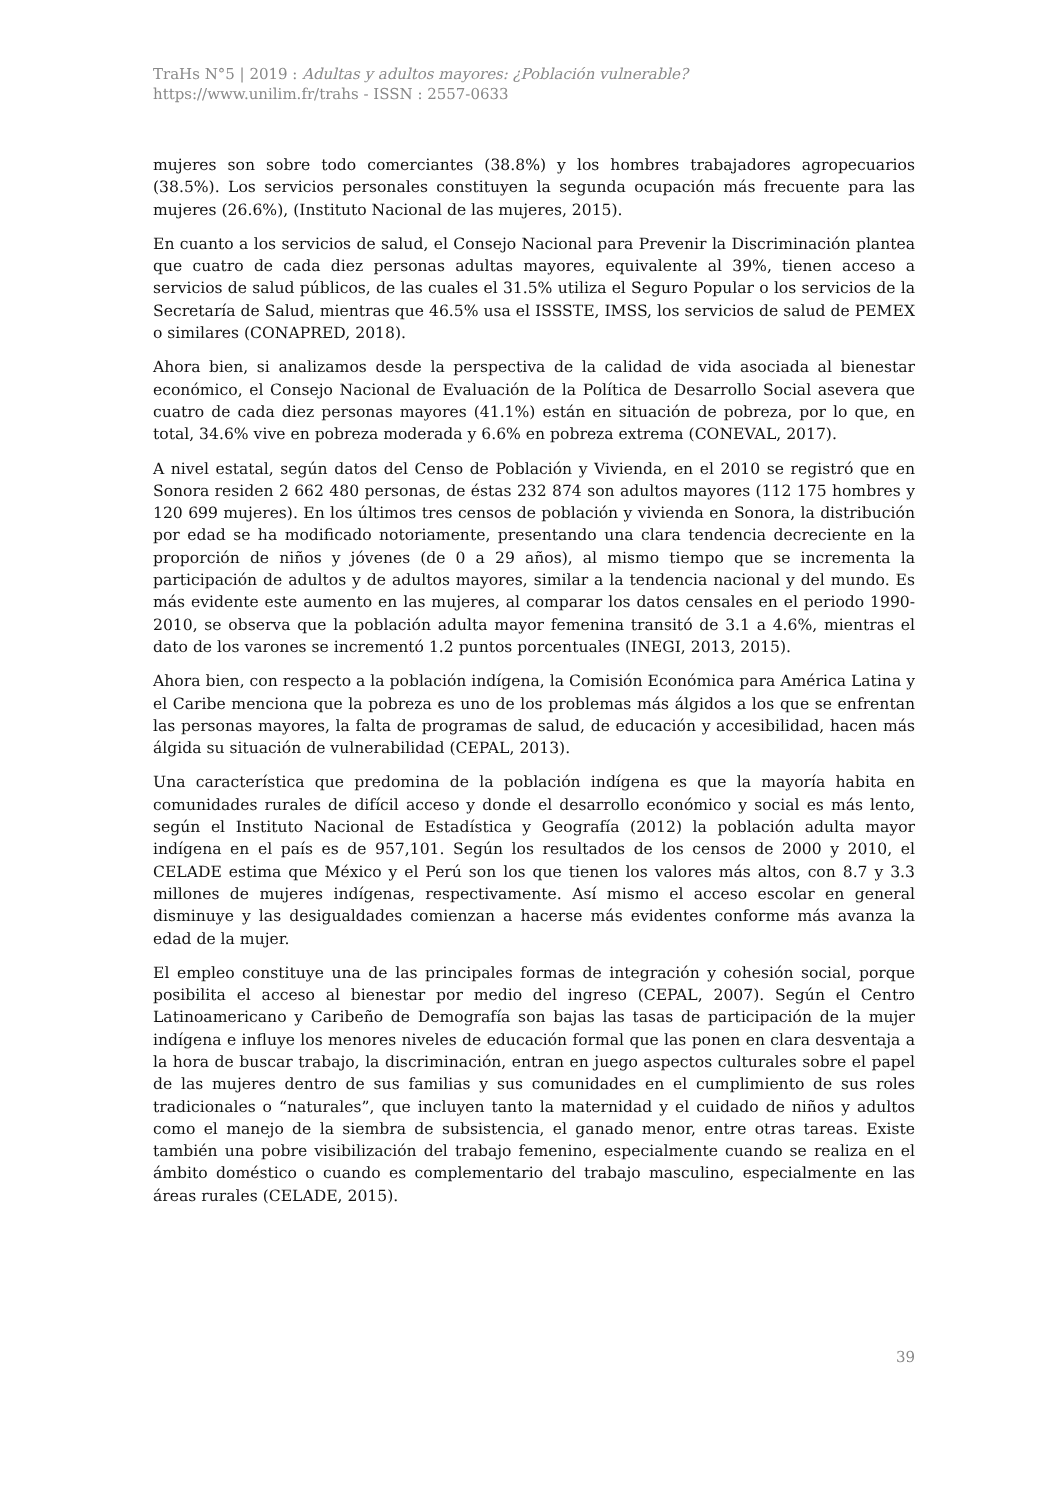TraHs N°5 | 2019 : Adultas y adultos mayores: ¿Población vulnerable?
https://www.unilim.fr/trahs - ISSN : 2557-0633
mujeres son sobre todo comerciantes (38.8%) y los hombres trabajadores agropecuarios (38.5%). Los servicios personales constituyen la segunda ocupación más frecuente para las mujeres (26.6%), (Instituto Nacional de las mujeres, 2015).
En cuanto a los servicios de salud, el Consejo Nacional para Prevenir la Discriminación plantea que cuatro de cada diez personas adultas mayores, equivalente al 39%, tienen acceso a servicios de salud públicos, de las cuales el 31.5% utiliza el Seguro Popular o los servicios de la Secretaría de Salud, mientras que 46.5% usa el ISSSTE, IMSS, los servicios de salud de PEMEX o similares (CONAPRED, 2018).
Ahora bien, si analizamos desde la perspectiva de la calidad de vida asociada al bienestar económico, el Consejo Nacional de Evaluación de la Política de Desarrollo Social asevera que cuatro de cada diez personas mayores (41.1%) están en situación de pobreza, por lo que, en total, 34.6% vive en pobreza moderada y 6.6% en pobreza extrema (CONEVAL, 2017).
A nivel estatal, según datos del Censo de Población y Vivienda, en el 2010 se registró que en Sonora residen 2 662 480 personas, de éstas 232 874 son adultos mayores (112 175 hombres y 120 699 mujeres). En los últimos tres censos de población y vivienda en Sonora, la distribución por edad se ha modificado notoriamente, presentando una clara tendencia decreciente en la proporción de niños y jóvenes (de 0 a 29 años), al mismo tiempo que se incrementa la participación de adultos y de adultos mayores, similar a la tendencia nacional y del mundo. Es más evidente este aumento en las mujeres, al comparar los datos censales en el periodo 1990-2010, se observa que la población adulta mayor femenina transitó de 3.1 a 4.6%, mientras el dato de los varones se incrementó 1.2 puntos porcentuales (INEGI, 2013, 2015).
Ahora bien, con respecto a la población indígena, la Comisión Económica para América Latina y el Caribe menciona que la pobreza es uno de los problemas más álgidos a los que se enfrentan las personas mayores, la falta de programas de salud, de educación y accesibilidad, hacen más álgida su situación de vulnerabilidad (CEPAL, 2013).
Una característica que predomina de la población indígena es que la mayoría habita en comunidades rurales de difícil acceso y donde el desarrollo económico y social es más lento, según el Instituto Nacional de Estadística y Geografía (2012) la población adulta mayor indígena en el país es de 957,101. Según los resultados de los censos de 2000 y 2010, el CELADE estima que México y el Perú son los que tienen los valores más altos, con 8.7 y 3.3 millones de mujeres indígenas, respectivamente. Así mismo el acceso escolar en general disminuye y las desigualdades comienzan a hacerse más evidentes conforme más avanza la edad de la mujer.
El empleo constituye una de las principales formas de integración y cohesión social, porque posibilita el acceso al bienestar por medio del ingreso (CEPAL, 2007). Según el Centro Latinoamericano y Caribeño de Demografía son bajas las tasas de participación de la mujer indígena e influye los menores niveles de educación formal que las ponen en clara desventaja a la hora de buscar trabajo, la discriminación, entran en juego aspectos culturales sobre el papel de las mujeres dentro de sus familias y sus comunidades en el cumplimiento de sus roles tradicionales o “naturales”, que incluyen tanto la maternidad y el cuidado de niños y adultos como el manejo de la siembra de subsistencia, el ganado menor, entre otras tareas. Existe también una pobre visibilización del trabajo femenino, especialmente cuando se realiza en el ámbito doméstico o cuando es complementario del trabajo masculino, especialmente en las áreas rurales (CELADE, 2015).
39